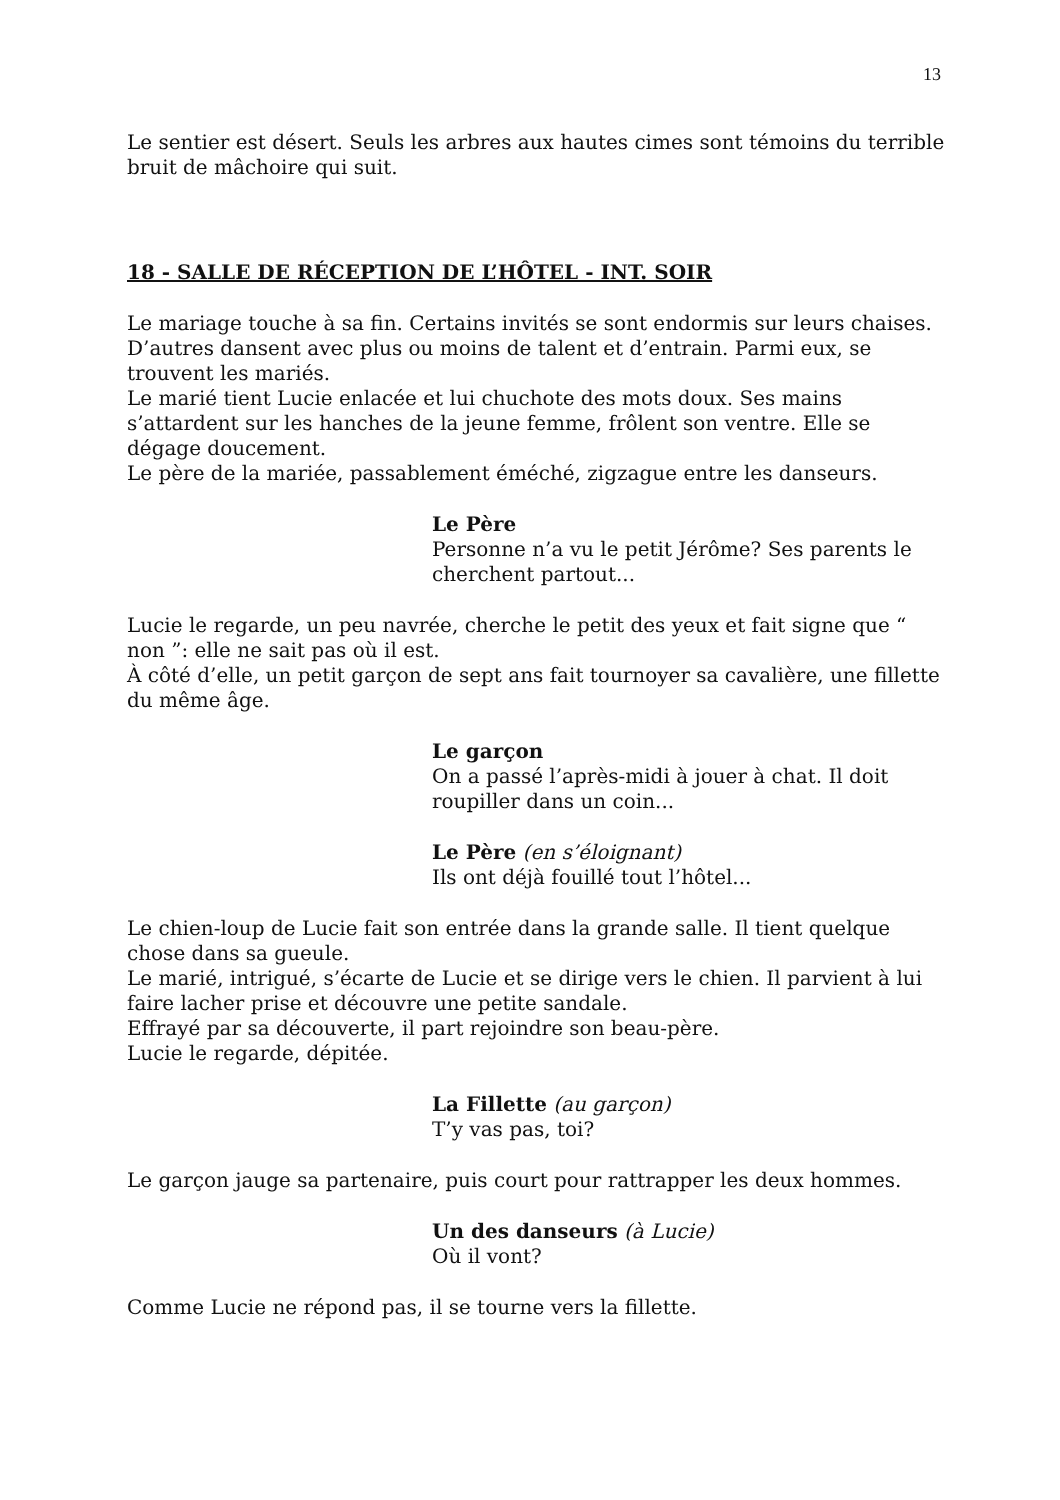13
Le sentier est désert. Seuls les arbres aux hautes cimes sont témoins du terrible bruit de mâchoire qui suit.
18 - SALLE DE RÉCEPTION DE L’HÔTEL - INT. SOIR
Le mariage touche à sa fin. Certains invités se sont endormis sur leurs chaises. D’autres dansent avec plus ou moins de talent et d’entrain. Parmi eux, se trouvent les mariés.
Le marié tient Lucie enlacée et lui chuchote des mots doux. Ses mains s’attardent sur les hanches de la jeune femme, frôlent son ventre. Elle se dégage doucement.
Le père de la mariée, passablement éméché, zigzague entre les danseurs.
Le Père
Personne n’a vu le petit Jérôme? Ses parents le cherchent partout...
Lucie le regarde, un peu navrée, cherche le petit des yeux et fait signe que “ non ”: elle ne sait pas où il est.
À côté d’elle, un petit garçon de sept ans fait tournoyer sa cavalière, une fillette du même âge.
Le garçon
On a passé l’après-midi à jouer à chat. Il doit roupiller dans un coin...
Le Père (en s’éloignant)
Ils ont déjà fouillé tout l’hôtel...
Le chien-loup de Lucie fait son entrée dans la grande salle. Il tient quelque chose dans sa gueule.
Le marié, intrigué, s’écarte de Lucie et se dirige vers le chien. Il parvient à lui faire lacher prise et découvre une petite sandale.
Effrayé par sa découverte, il part rejoindre son beau-père.
Lucie le regarde, dépitée.
La Fillette (au garçon)
T’y vas pas, toi?
Le garçon jauge sa partenaire, puis court pour rattrapper les deux hommes.
Un des danseurs (à Lucie)
Où il vont?
Comme Lucie ne répond pas, il se tourne vers la fillette.